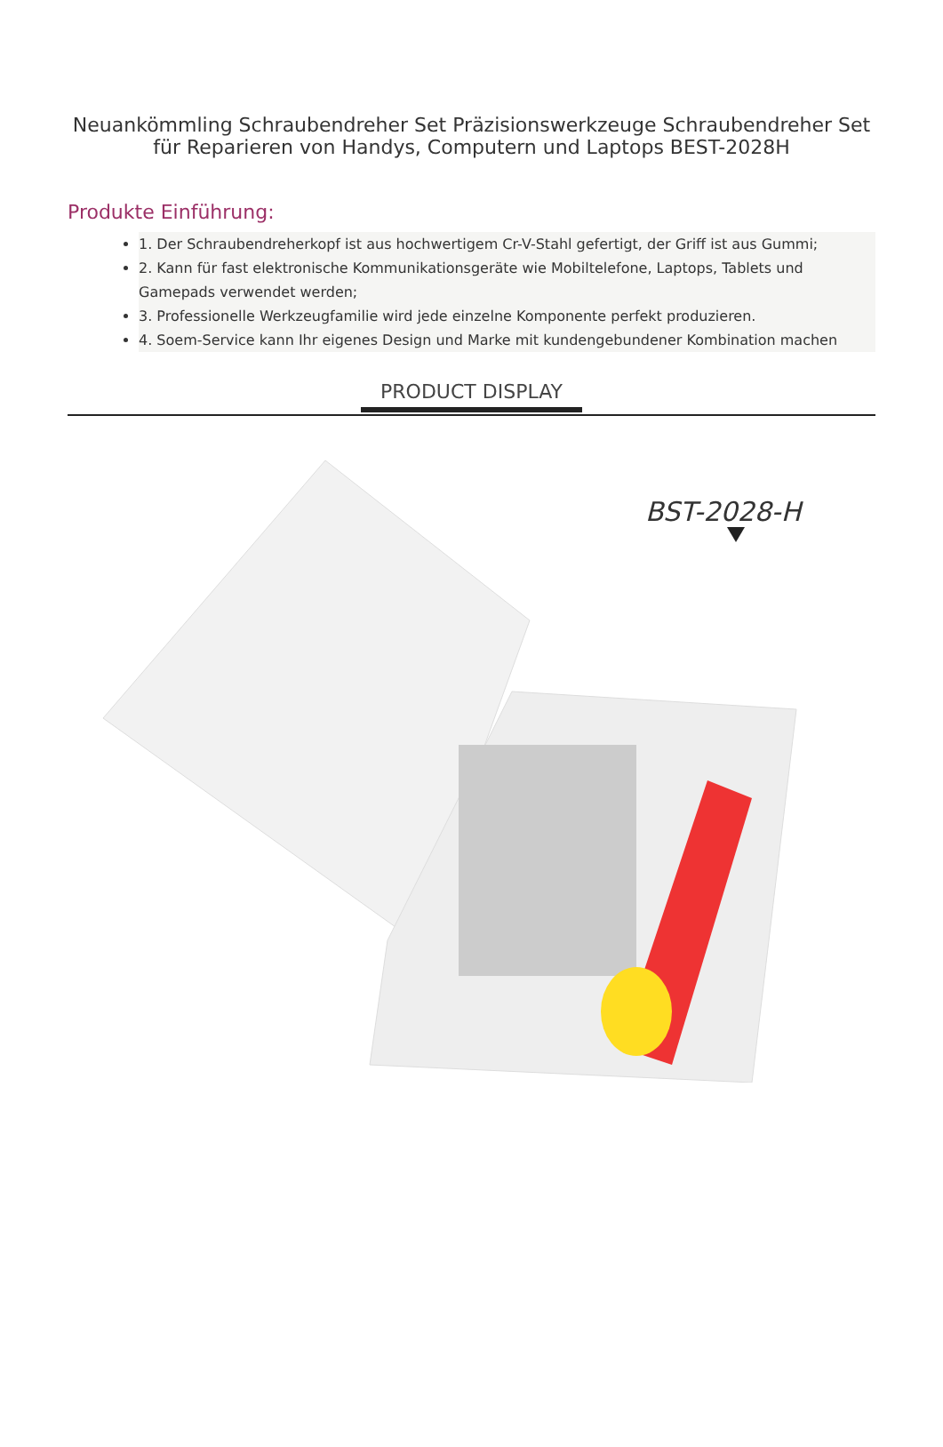Neuankömmling Schraubendreher Set Präzisionswerkzeuge Schraubendreher Set
für Reparieren von Handys, Computern und Laptops BEST-2028H
Produkte Einführung:
1. Der Schraubendreherkopf ist aus hochwertigem Cr-V-Stahl gefertigt, der Griff ist aus Gummi;
2. Kann für fast elektronische Kommunikationsgeräte wie Mobiltelefone, Laptops, Tablets und Gamepads verwendet werden;
3. Professionelle Werkzeugfamilie wird jede einzelne Komponente perfekt produzieren.
4. Soem-Service kann Ihr eigenes Design und Marke mit kundengebundener Kombination machen
PRODUCT DISPLAY
BST-2028-H